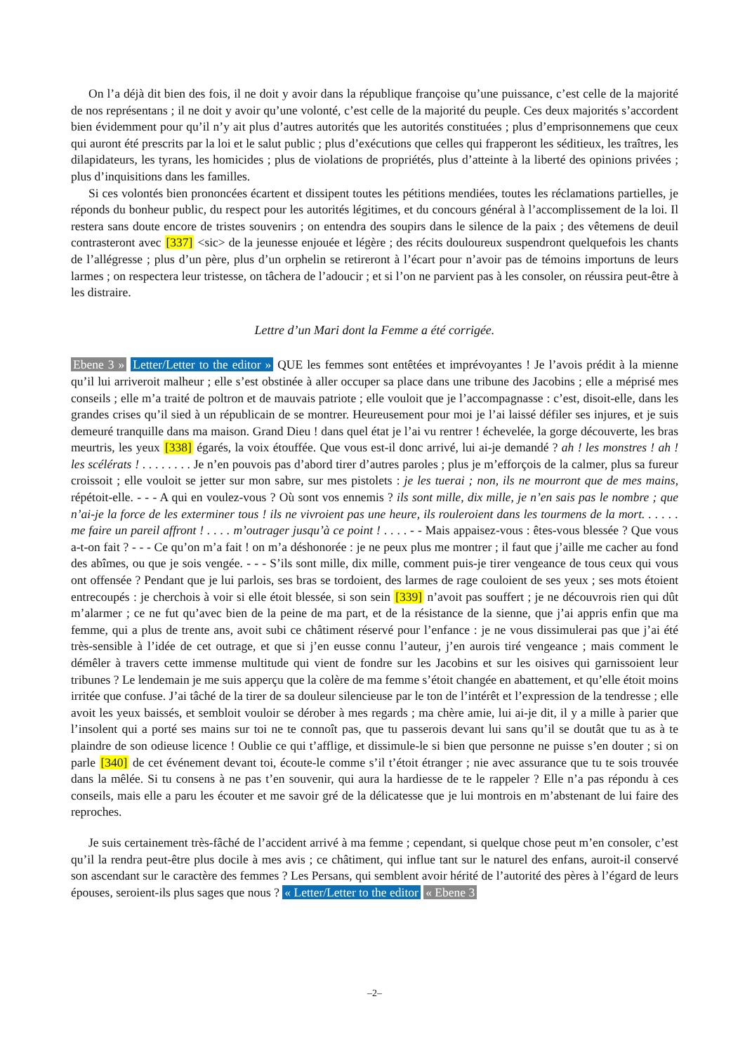On l’a déjà dit bien des fois, il ne doit y avoir dans la république françoise qu’une puissance, c’est celle de la majorité de nos représentans ; il ne doit y avoir qu’une volonté, c’est celle de la majorité du peuple. Ces deux majorités s’accordent bien évidemment pour qu’il n’y ait plus d’autres autorités que les autorités constituées ; plus d’emprisonnemens que ceux qui auront été prescrits par la loi et le salut public ; plus d’exécutions que celles qui frapperont les séditieux, les traîtres, les dilapidateurs, les tyrans, les homicides ; plus de violations de propriétés, plus d’atteinte à la liberté des opinions privées ; plus d’inquisitions dans les familles.
Si ces volontés bien prononcées écartent et dissipent toutes les pétitions mendiées, toutes les réclamations partielles, je réponds du bonheur public, du respect pour les autorités légitimes, et du concours général à l’accomplissement de la loi. Il restera sans doute encore de tristes souvenirs ; on entendra des soupirs dans le silence de la paix ; des vêtemens de deuil contrasteront avec [337] <sic> de la jeunesse enjouée et légère ; des récits douloureux suspendront quelquefois les chants de l’allégresse ; plus d’un père, plus d’un orphelin se retireront à l’écart pour n’avoir pas de témoins importuns de leurs larmes ; on respectera leur tristesse, on tâchera de l’adoucir ; et si l’on ne parvient pas à les consoler, on réussira peut-être à les distraire.
Lettre d’un Mari dont la Femme a été corrigée.
Ebene 3 » Letter/Letter to the editor » QUE les femmes sont entêtées et imprévoyantes ! Je l’avois prédit à la mienne qu’il lui arriveroit malheur ; elle s’est obstinée à aller occuper sa place dans une tribune des Jacobins ; elle a méprisé mes conseils ; elle m’a traité de poltron et de mauvais patriote ; elle vouloit que je l’accompagnasse : c’est, disoit-elle, dans les grandes crises qu’il sied à un républicain de se montrer. Heureusement pour moi je l’ai laissé défiler ses injures, et je suis demeuré tranquille dans ma maison. Grand Dieu ! dans quel état je l’ai vu rentrer ! échevelée, la gorge découverte, les bras meurtris, les yeux [338] égarés, la voix étouffée. Que vous est-il donc arrivé, lui ai-je demandé ? ah ! les monstres ! ah ! les scélérats ! . . . . . . . . Je n’en pouvois pas d’abord tirer d’autres paroles ; plus je m’efforçois de la calmer, plus sa fureur croissoit ; elle vouloit se jetter sur mon sabre, sur mes pistolets : je les tuerai ; non, ils ne mourront que de mes mains, répétoit-elle. - - - A qui en voulez-vous ? Où sont vos ennemis ? ils sont mille, dix mille, je n’en sais pas le nombre ; que n’ai-je la force de les exterminer tous ! ils ne vivroient pas une heure, ils rouleroient dans les tourmens de la mort. . . . . . me faire un pareil affront ! . . . . m’outrager jusqu’à ce point ! . . . . - - Mais appaisez-vous : êtes-vous blessée ? Que vous a-t-on fait ? - - - Ce qu’on m’a fait ! on m’a déshonorée : je ne peux plus me montrer ; il faut que j’aille me cacher au fond des abîmes, ou que je sois vengée. - - - S’ils sont mille, dix mille, comment puis-je tirer vengeance de tous ceux qui vous ont offensée ? Pendant que je lui parlois, ses bras se tordoient, des larmes de rage couloient de ses yeux ; ses mots étoient entrecoupés : je cherchois à voir si elle étoit blessée, si son sein [339] n’avoit pas souffert ; je ne découvrois rien qui dût m’alarmer ; ce ne fut qu’avec bien de la peine de ma part, et de la résistance de la sienne, que j’ai appris enfin que ma femme, qui a plus de trente ans, avoit subi ce châtiment réservé pour l’enfance : je ne vous dissimulerai pas que j’ai été très-sensible à l’idée de cet outrage, et que si j’en eusse connu l’auteur, j’en aurois tiré vengeance ; mais comment le démêler à travers cette immense multitude qui vient de fondre sur les Jacobins et sur les oisives qui garnissoient leur tribunes ? Le lendemain je me suis apperçu que la colère de ma femme s’étoit changée en abattement, et qu’elle étoit moins irritée que confuse. J’ai tâché de la tirer de sa douleur silencieuse par le ton de l’intérêt et l’expression de la tendresse ; elle avoit les yeux baissés, et sembloit vouloir se dérober à mes regards ; ma chère amie, lui ai-je dit, il y a mille à parier que l’insolent qui a porté ses mains sur toi ne te connoît pas, que tu passerois devant lui sans qu’il se doutât que tu as à te plaindre de son odieuse licence ! Oublie ce qui t’afflige, et dissimule-le si bien que personne ne puisse s’en douter ; si on parle [340] de cet événement devant toi, écoute-le comme s’il t’étoit étranger ; nie avec assurance que tu te sois trouvée dans la mêlée. Si tu consens à ne pas t’en souvenir, qui aura la hardiesse de te le rappeler ? Elle n’a pas répondu à ces conseils, mais elle a paru les écouter et me savoir gré de la délicatesse que je lui montrois en m’abstenant de lui faire des reproches.
Je suis certainement très-fâché de l’accident arrivé à ma femme ; cependant, si quelque chose peut m’en consoler, c’est qu’il la rendra peut-être plus docile à mes avis ; ce châtiment, qui influe tant sur le naturel des enfans, auroit-il conservé son ascendant sur le caractère des femmes ? Les Persans, qui semblent avoir hérité de l’autorité des pères à l’égard de leurs épouses, seroient-ils plus sages que nous ? « Letter/Letter to the editor « Ebene 3
–2–